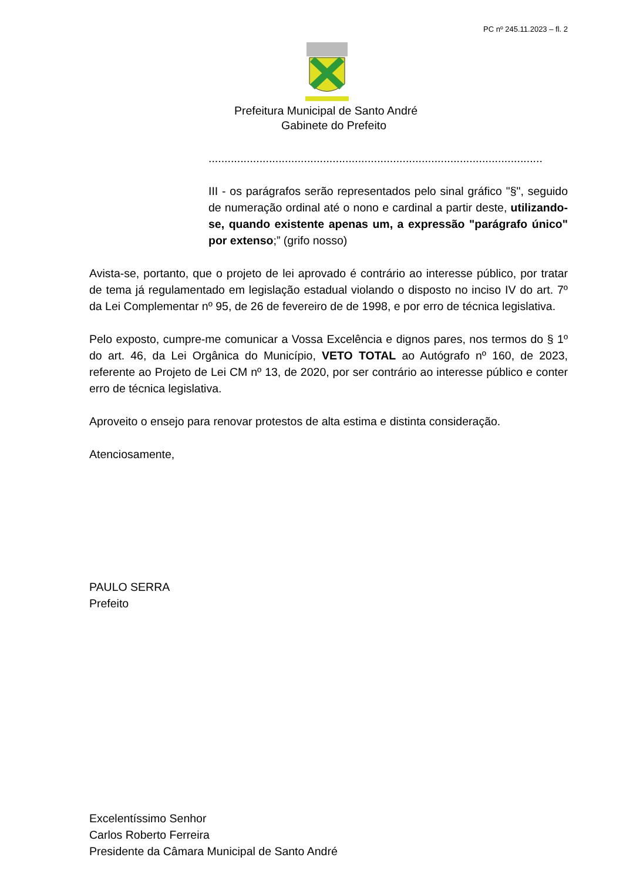PC nº 245.11.2023 – fl. 2
Prefeitura Municipal de Santo André
Gabinete do Prefeito
.........................................................................................................
III - os parágrafos serão representados pelo sinal gráfico "§", seguido de numeração ordinal até o nono e cardinal a partir deste, utilizando-se, quando existente apenas um, a expressão "parágrafo único" por extenso;” (grifo nosso)
Avista-se, portanto, que o projeto de lei aprovado é contrário ao interesse público, por tratar de tema já regulamentado em legislação estadual violando o disposto no inciso IV do art. 7º da Lei Complementar nº 95, de 26 de fevereiro de de 1998, e por erro de técnica legislativa.
Pelo exposto, cumpre-me comunicar a Vossa Excelência e dignos pares, nos termos do § 1º do art. 46, da Lei Orgânica do Município, VETO TOTAL ao Autógrafo nº 160, de 2023, referente ao Projeto de Lei CM nº 13, de 2020, por ser contrário ao interesse público e conter erro de técnica legislativa.
Aproveito o ensejo para renovar protestos de alta estima e distinta consideração.
Atenciosamente,
PAULO SERRA
Prefeito
Excelentíssimo Senhor
Carlos Roberto Ferreira
Presidente da Câmara Municipal de Santo André